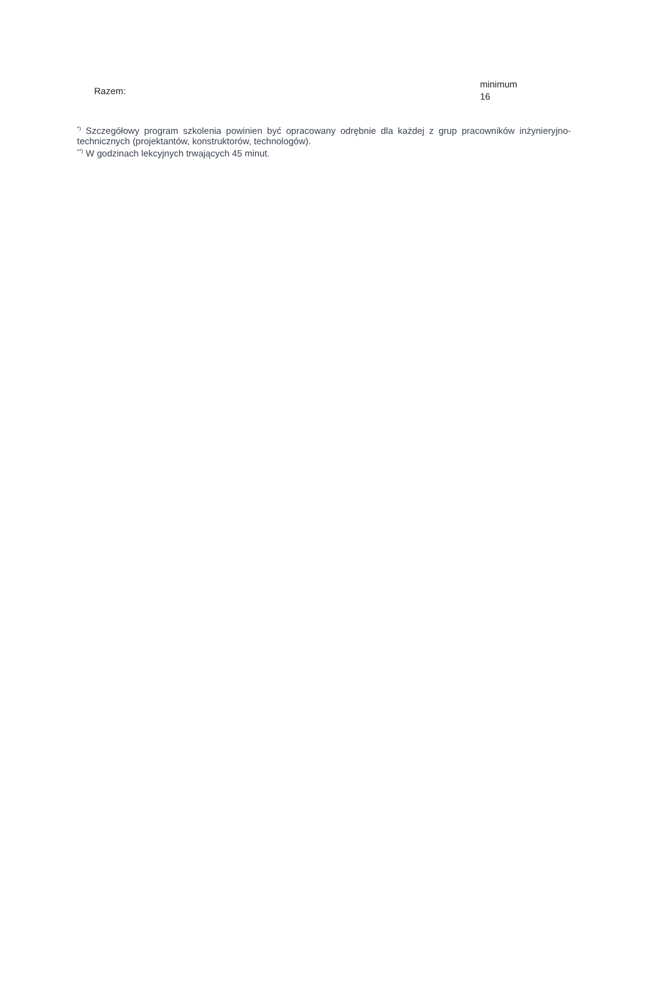| Razem: | minimum 16 |
<sup>*)</sup> Szczegółowy program szkolenia powinien być opracowany odrębnie dla każdej z grup pracowników inżynieryjno-technicznych (projektantów, konstruktorów, technologów).
<sup>**)</sup> W godzinach lekcyjnych trwających 45 minut.